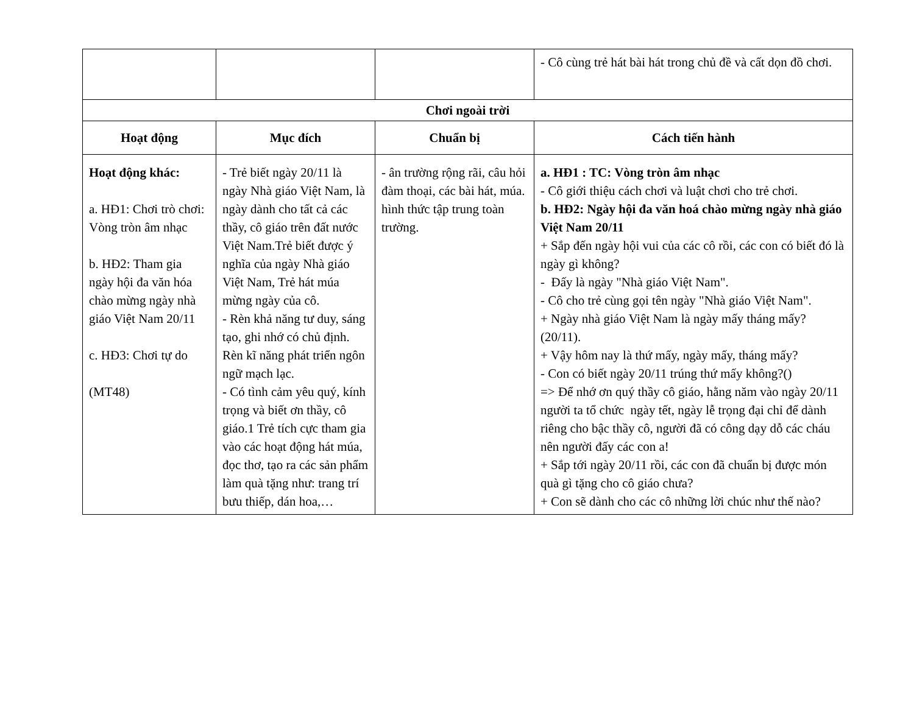| | | | - Cô cùng trẻ hát bài hát trong chủ đề và cất dọn đồ chơi. |
| Chơi ngoài trời | | | |
| Hoạt động | Mục đích | Chuẩn bị | Cách tiến hành |
| Hoạt động khác: a. HĐ1: Chơi trò chơi: Vòng tròn âm nhạc b. HĐ2: Tham gia ngày hội đa văn hóa chào mừng ngày nhà giáo Việt Nam 20/11 c. HĐ3: Chơi tự do (MT48) | - Trẻ biết ngày 20/11 là ngày Nhà giáo Việt Nam, là ngày dành cho tất cả các thầy, cô giáo trên đất nước Việt Nam.Trẻ biết được ý nghĩa của ngày Nhà giáo Việt Nam, Trẻ hát múa mừng ngày của cô. - Rèn khả năng tư duy, sáng tạo, ghi nhớ có chủ định. Rèn kĩ năng phát triển ngôn ngữ mạch lạc. - Có tình cảm yêu quý, kính trọng và biết ơn thầy, cô giáo.1 Trẻ tích cực tham gia vào các hoạt động hát múa, đọc thơ, tạo ra các sản phẩm làm quà tặng như: trang trí bưu thiếp, dán hoa,… | - ân trường rộng rãi, câu hỏi đàm thoại, các bài hát, múa. hình thức tập trung toàn trường. | a. HĐ1 : TC: Vòng tròn âm nhạc - Cô giới thiệu cách chơi và luật chơi cho trẻ chơi. b. HĐ2: Ngày hội đa văn hoá chào mừng ngày nhà giáo Việt Nam 20/11 + Sắp đến ngày hội vui của các cô rồi, các con có biết đó là ngày gì không? - Đấy là ngày "Nhà giáo Việt Nam". - Cô cho trẻ cùng gọi tên ngày "Nhà giáo Việt Nam". + Ngày nhà giáo Việt Nam là ngày mấy tháng mấy? (20/11). + Vậy hôm nay là thứ mấy, ngày mấy, tháng mấy? - Con có biết ngày 20/11 trúng thứ mấy không?() => Để nhớ ơn quý thầy cô giáo, hằng năm vào ngày 20/11 người ta tổ chức ngày tết, ngày lễ trọng đại chỉ để dành riêng cho bậc thầy cô, người đã có công dạy dỗ các cháu nên người đấy các con a! + Sắp tới ngày 20/11 rồi, các con đã chuẩn bị được món quà gì tặng cho cô giáo chưa? + Con sẽ dành cho các cô những lời chúc như thế nào? |